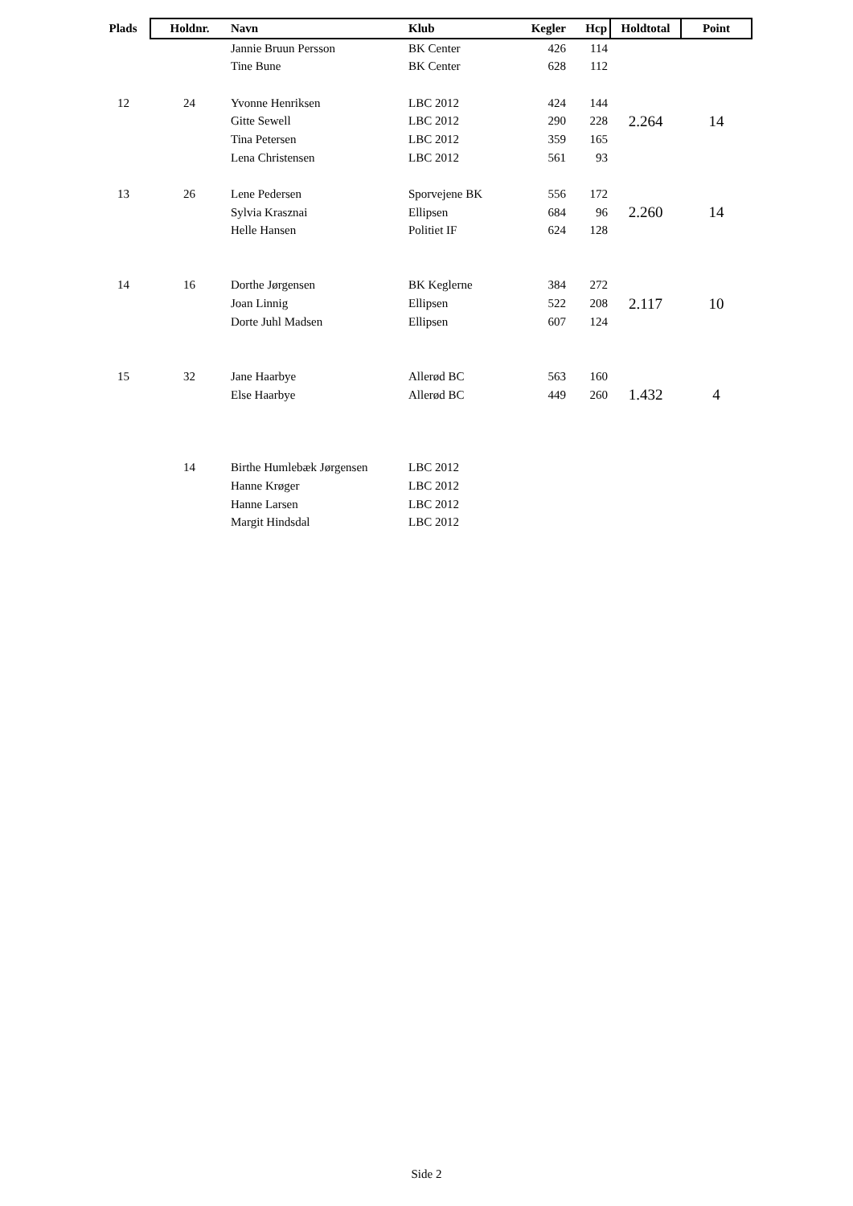| Plads | Holdnr. | Navn | Klub | Kegler | Hcp | Holdtotal | Point |
| --- | --- | --- | --- | --- | --- | --- | --- |
| | | Jannie Bruun Persson | BK Center | 426 | 114 | | |
| | | Tine Bune | BK Center | 628 | 112 | | |
| 12 | 24 | Yvonne Henriksen | LBC 2012 | 424 | 144 | | |
| | | Gitte Sewell | LBC 2012 | 290 | 228 | 2.264 | 14 |
| | | Tina Petersen | LBC 2012 | 359 | 165 | | |
| | | Lena Christensen | LBC 2012 | 561 | 93 | | |
| 13 | 26 | Lene Pedersen | Sporvejene BK | 556 | 172 | | |
| | | Sylvia Krasznai | Ellipsen | 684 | 96 | 2.260 | 14 |
| | | Helle Hansen | Politiet IF | 624 | 128 | | |
| 14 | 16 | Dorthe Jørgensen | BK Keglerne | 384 | 272 | | |
| | | Joan Linnig | Ellipsen | 522 | 208 | 2.117 | 10 |
| | | Dorte Juhl Madsen | Ellipsen | 607 | 124 | | |
| 15 | 32 | Jane Haarbye | Allerød BC | 563 | 160 | | |
| | | Else Haarbye | Allerød BC | 449 | 260 | 1.432 | 4 |
| | 14 | Birthe Humlebæk Jørgensen | LBC 2012 | | | | |
| | | Hanne Krøger | LBC 2012 | | | | |
| | | Hanne Larsen | LBC 2012 | | | | |
| | | Margit Hindsdal | LBC 2012 | | | | |
Side 2